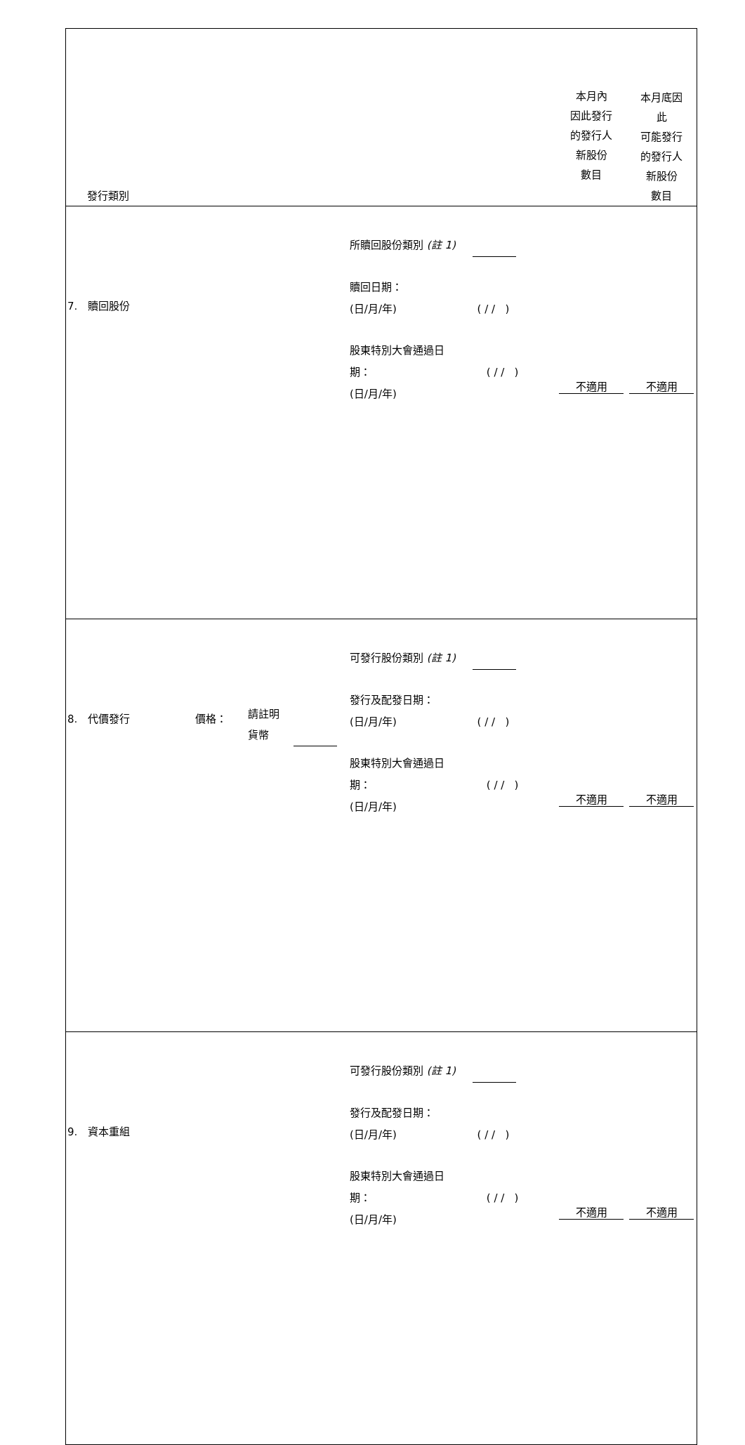| 發行類別 | | | | 本月內 因此發行 的發行人 新股份 數目 | 本月底因 此 可能發行 的發行人 新股份 數目 |
| 7. 贖回股份 | | | 所贖回股份類別 (註 1) 贖回日期： (日/月/年) ( / / ) 股東特別大會通過日 期： ( / / ) (日/月/年) | 不適用 | 不適用 |
| 8. 代價發行 | 價格： | 請註明 貨幣 | 可發行股份類別 (註 1) 發行及配發日期： (日/月/年) ( / / ) 股東特別大會通過日 期： ( / / ) (日/月/年) | 不適用 | 不適用 |
| 9. 資本重組 | | | 可發行股份類別 (註 1) 發行及配發日期： (日/月/年) ( / / ) 股東特別大會通過日 期： ( / / ) (日/月/年) | 不適用 | 不適用 |